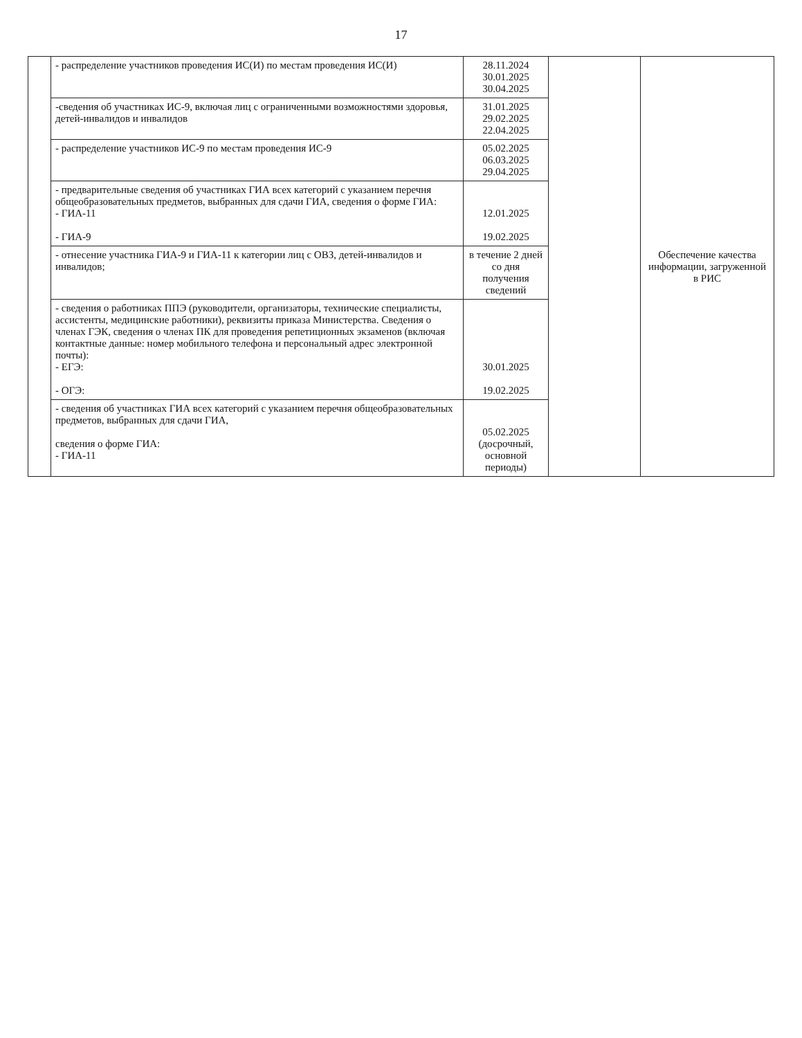17
| | - распределение участников проведения ИС(И) по местам проведения ИС(И) | 28.11.2024 30.01.2025 30.04.2025 | | Обеспечение качества информации, загруженной в РИС |
| | -сведения об участниках ИС-9, включая лиц с ограниченными возможностями здоровья, детей-инвалидов и инвалидов | 31.01.2025 29.02.2025 22.04.2025 | | |
| | - распределение участников ИС-9 по местам проведения ИС-9 | 05.02.2025 06.03.2025 29.04.2025 | | |
| | - предварительные сведения об участниках ГИА всех категорий с указанием перечня общеобразовательных предметов, выбранных для сдачи ГИА, сведения о форме ГИА: - ГИА-11 - ГИА-9 | 12.01.2025 19.02.2025 | | |
| | - отнесение участника ГИА-9 и ГИА-11 к категории лиц с ОВЗ, детей-инвалидов и инвалидов; | в течение 2 дней со дня получения сведений | | |
| | - сведения о работниках ППЭ (руководители, организаторы, технические специалисты, ассистенты, медицинские работники), реквизиты приказа Министерства. Сведения о членах ГЭК, сведения о членах ПК для проведения репетиционных экзаменов (включая контактные данные: номер мобильного телефона и персональный адрес электронной почты): - ЕГЭ: - ОГЭ: | 30.01.2025 19.02.2025 | | |
| | - сведения об участниках ГИА всех категорий с указанием перечня общеобразовательных предметов, выбранных для сдачи ГИА, сведения о форме ГИА: - ГИА-11 | 05.02.2025 (досрочный, основной периоды) | | |